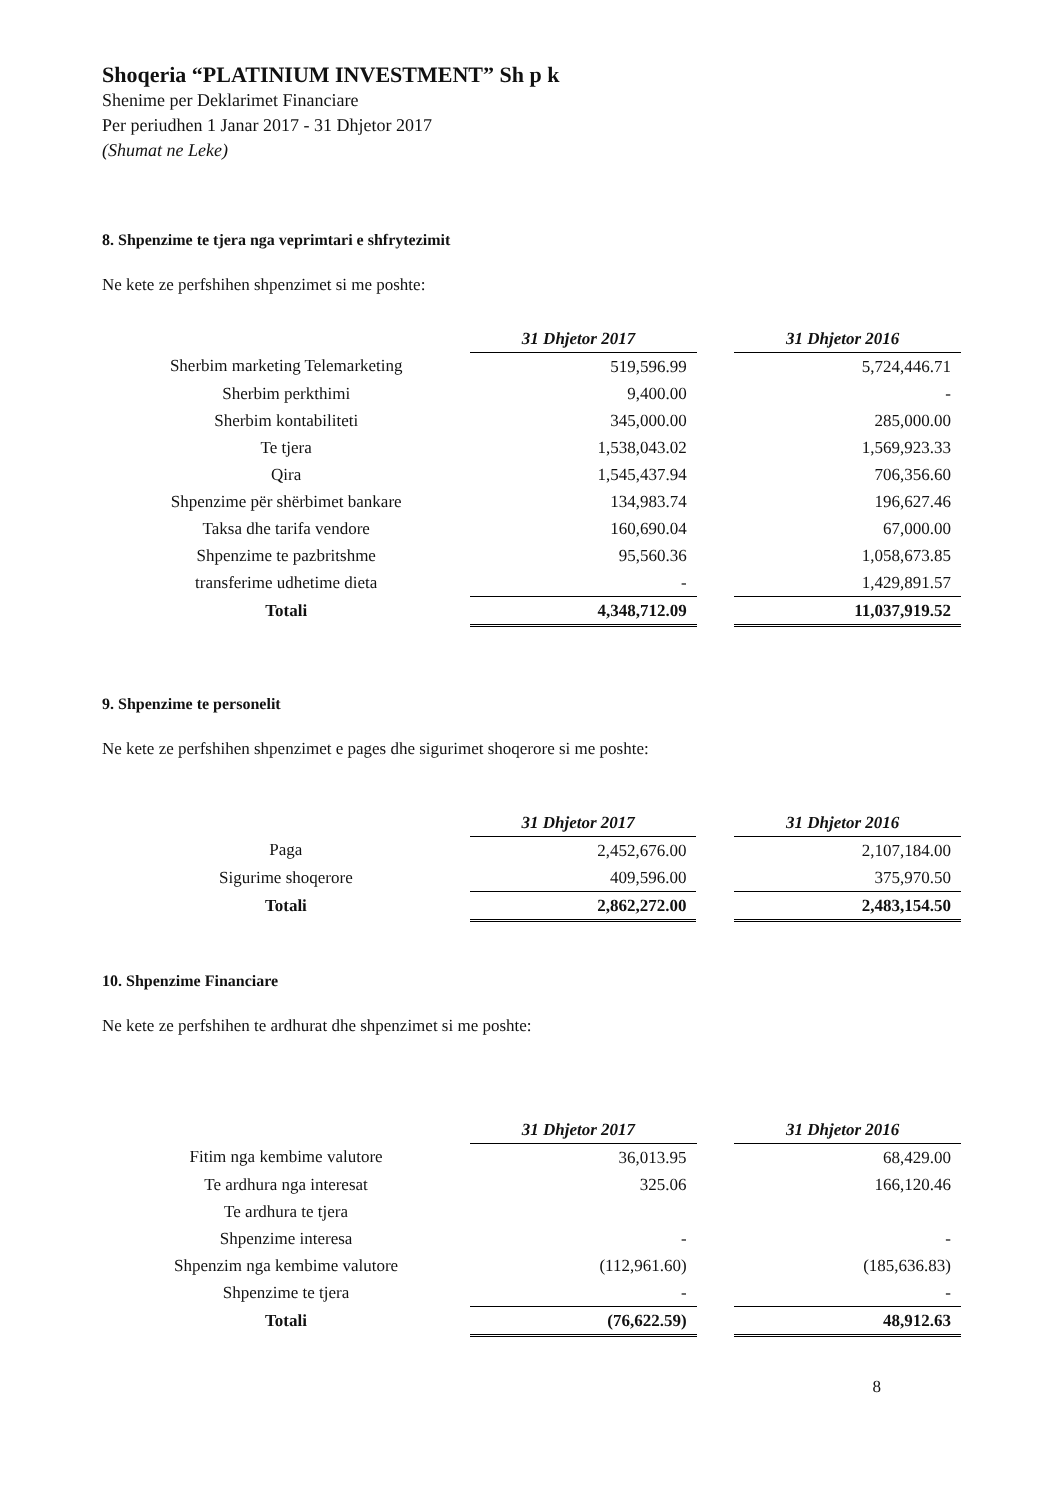Shoqeria “PLATINIUM INVESTMENT” Sh p k
Shenime per Deklarimet Financiare
Per periudhen 1 Janar 2017 - 31 Dhjetor 2017
(Shumat ne Leke)
8. Shpenzime te tjera nga veprimtari e shfrytezimit
Ne kete ze perfshihen shpenzimet si me poshte:
| | 31 Dhjetor 2017 | | 31 Dhjetor 2016 |
| Sherbim marketing Telemarketing | 519,596.99 | | 5,724,446.71 |
| Sherbim perkthimi | 9,400.00 | | - |
| Sherbim kontabiliteti | 345,000.00 | | 285,000.00 |
| Te tjera | 1,538,043.02 | | 1,569,923.33 |
| Qira | 1,545,437.94 | | 706,356.60 |
| Shpenzime për shërbimet bankare | 134,983.74 | | 196,627.46 |
| Taksa dhe tarifa vendore | 160,690.04 | | 67,000.00 |
| Shpenzime te pazbritshme | 95,560.36 | | 1,058,673.85 |
| transferime udhetime dieta | - | | 1,429,891.57 |
| Totali | 4,348,712.09 | | 11,037,919.52 |
9. Shpenzime te personelit
Ne kete ze perfshihen shpenzimet e pages dhe sigurimet shoqerore si me poshte:
| | 31 Dhjetor 2017 | | 31 Dhjetor 2016 |
| Paga | 2,452,676.00 | | 2,107,184.00 |
| Sigurime shoqerore | 409,596.00 | | 375,970.50 |
| Totali | 2,862,272.00 | | 2,483,154.50 |
10. Shpenzime Financiare
Ne kete ze perfshihen te ardhurat dhe shpenzimet si me poshte:
| | 31 Dhjetor 2017 | | 31 Dhjetor 2016 |
| Fitim nga kembime valutore | 36,013.95 | | 68,429.00 |
| Te ardhura nga interesat | 325.06 | | 166,120.46 |
| Te ardhura te tjera | | | |
| Shpenzime interesa | - | | - |
| Shpenzim nga kembime valutore | (112,961.60) | | (185,636.83) |
| Shpenzime te tjera | - | | - |
| Totali | (76,622.59) | | 48,912.63 |
8